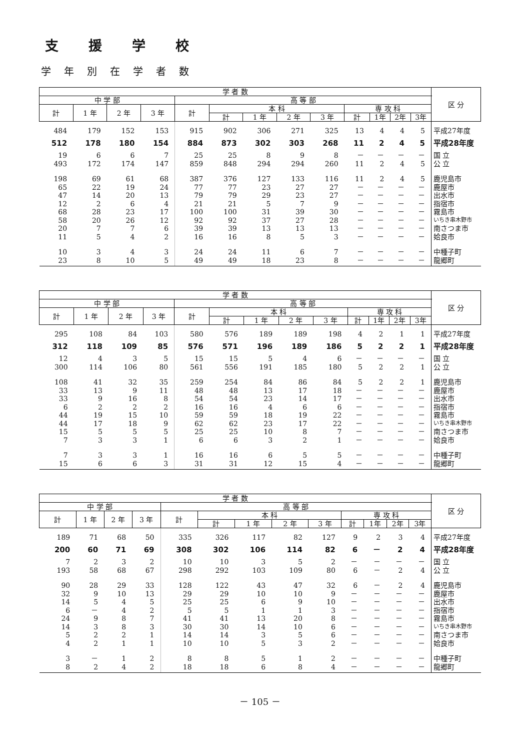支援学校
学年別在学者数
| 学 者 数 | | | | | | | | | | | | | 区 分 |
| --- | --- | --- | --- | --- | --- | --- | --- | --- | --- | --- | --- | --- | --- |
| 中 学 部 | | | | 高 等 部 | | | | | | | | | |
| 計 | 1 年 | 2 年 | 3 年 | 計 | 本 科 | | | | 専 攻 科 | | | | |
| | | | | | 計 | 1 年 | 2 年 | 3 年 | 計 | 1年 | 2年 | 3年 | |
| 484 | 179 | 152 | 153 | 915 | 902 | 306 | 271 | 325 | 13 | 4 | 4 | 5 | 平成27年度 |
| 512 | 178 | 180 | 154 | 884 | 873 | 302 | 303 | 268 | 11 | 2 | 4 | 5 | 平成28年度 |
| 19 | 6 | 6 | 7 | 25 | 25 | 8 | 9 | 8 | － | － | － | － | 国 立 |
| 493 | 172 | 174 | 147 | 859 | 848 | 294 | 294 | 260 | 11 | 2 | 4 | 5 | 公 立 |
| 198 | 69 | 61 | 68 | 387 | 376 | 127 | 133 | 116 | 11 | 2 | 4 | 5 | 鹿児島市 |
| 65 | 22 | 19 | 24 | 77 | 77 | 23 | 27 | 27 | － | － | － | － | 鹿屋市 |
| 47 | 14 | 20 | 13 | 79 | 79 | 29 | 23 | 27 | － | － | － | － | 出水市 |
| 12 | 2 | 6 | 4 | 21 | 21 | 5 | 7 | 9 | － | － | － | － | 指宿市 |
| 68 | 28 | 23 | 17 | 100 | 100 | 31 | 39 | 30 | － | － | － | － | 霧島市 |
| 58 | 20 | 26 | 12 | 92 | 92 | 37 | 27 | 28 | － | － | － | － | いちき串木野市 |
| 20 | 7 | 7 | 6 | 39 | 39 | 13 | 13 | 13 | － | － | － | － | 南さつま市 |
| 11 | 5 | 4 | 2 | 16 | 16 | 8 | 5 | 3 | － | － | － | － | 姶良市 |
| 10 | 3 | 4 | 3 | 24 | 24 | 11 | 6 | 7 | － | － | － | － | 中種子町 |
| 23 | 8 | 10 | 5 | 49 | 49 | 18 | 23 | 8 | － | － | － | － | 龍郷町 |
| 学 者 数 | | | | | | | | | | | | | 区 分 |
| --- | --- | --- | --- | --- | --- | --- | --- | --- | --- | --- | --- | --- | --- |
| 中 学 部 | | | | 高 等 部 | | | | | | | | | |
| 計 | 1 年 | 2 年 | 3 年 | 計 | 本 科 | | | | 専 攻 科 | | | | |
| | | | | | 計 | 1 年 | 2 年 | 3 年 | 計 | 1年 | 2年 | 3年 | |
| 295 | 108 | 84 | 103 | 580 | 576 | 189 | 189 | 198 | 4 | 2 | 1 | 1 | 平成27年度 |
| 312 | 118 | 109 | 85 | 576 | 571 | 196 | 189 | 186 | 5 | 2 | 2 | 1 | 平成28年度 |
| 12 | 4 | 3 | 5 | 15 | 15 | 5 | 4 | 6 | － | － | － | － | 国 立 |
| 300 | 114 | 106 | 80 | 561 | 556 | 191 | 185 | 180 | 5 | 2 | 2 | 1 | 公 立 |
| 108 | 41 | 32 | 35 | 259 | 254 | 84 | 86 | 84 | 5 | 2 | 2 | 1 | 鹿児島市 |
| 33 | 13 | 9 | 11 | 48 | 48 | 13 | 17 | 18 | － | － | － | － | 鹿屋市 |
| 33 | 9 | 16 | 8 | 54 | 54 | 23 | 14 | 17 | － | － | － | － | 出水市 |
| 6 | 2 | 2 | 2 | 16 | 16 | 4 | 6 | 6 | － | － | － | － | 指宿市 |
| 44 | 19 | 15 | 10 | 59 | 59 | 18 | 19 | 22 | － | － | － | － | 霧島市 |
| 44 | 17 | 18 | 9 | 62 | 62 | 23 | 17 | 22 | － | － | － | － | いちき串木野市 |
| 15 | 5 | 5 | 5 | 25 | 25 | 10 | 8 | 7 | － | － | － | － | 南さつま市 |
| 7 | 3 | 3 | 1 | 6 | 6 | 3 | 2 | 1 | － | － | － | － | 姶良市 |
| 7 | 3 | 3 | 1 | 16 | 16 | 6 | 5 | 5 | － | － | － | － | 中種子町 |
| 15 | 6 | 6 | 3 | 31 | 31 | 12 | 15 | 4 | － | － | － | － | 龍郷町 |
| 学 者 数 | | | | | | | | | | | | | 区 分 |
| --- | --- | --- | --- | --- | --- | --- | --- | --- | --- | --- | --- | --- | --- |
| 中 学 部 | | | | 高 等 部 | | | | | | | | | |
| 計 | 1 年 | 2 年 | 3 年 | 計 | 本 科 | | | | 専 攻 科 | | | | |
| | | | | | 計 | 1 年 | 2 年 | 3 年 | 計 | 1年 | 2年 | 3年 | |
| 189 | 71 | 68 | 50 | 335 | 326 | 117 | 82 | 127 | 9 | 2 | 3 | 4 | 平成27年度 |
| 200 | 60 | 71 | 69 | 308 | 302 | 106 | 114 | 82 | 6 | － | 2 | 4 | 平成28年度 |
| 7 | 2 | 3 | 2 | 10 | 10 | 3 | 5 | 2 | － | － | － | － | 国 立 |
| 193 | 58 | 68 | 67 | 298 | 292 | 103 | 109 | 80 | 6 | － | 2 | 4 | 公 立 |
| 90 | 28 | 29 | 33 | 128 | 122 | 43 | 47 | 32 | 6 | － | 2 | 4 | 鹿児島市 |
| 32 | 9 | 10 | 13 | 29 | 29 | 10 | 10 | 9 | － | － | － | － | 鹿屋市 |
| 14 | 5 | 4 | 5 | 25 | 25 | 6 | 9 | 10 | － | － | － | － | 出水市 |
| 6 | － | 4 | 2 | 5 | 5 | 1 | 1 | 3 | － | － | － | － | 指宿市 |
| 24 | 9 | 8 | 7 | 41 | 41 | 13 | 20 | 8 | － | － | － | － | 霧島市 |
| 14 | 3 | 8 | 3 | 30 | 30 | 14 | 10 | 6 | － | － | － | － | いちき串木野市 |
| 5 | 2 | 2 | 1 | 14 | 14 | 3 | 5 | 6 | － | － | － | － | 南さつま市 |
| 4 | 2 | 1 | 1 | 10 | 10 | 5 | 3 | 2 | － | － | － | － | 姶良市 |
| 3 | － | 1 | 2 | 8 | 8 | 5 | 1 | 2 | － | － | － | － | 中種子町 |
| 8 | 2 | 4 | 2 | 18 | 18 | 6 | 8 | 4 | － | － | － | － | 龍郷町 |
－ 105 －